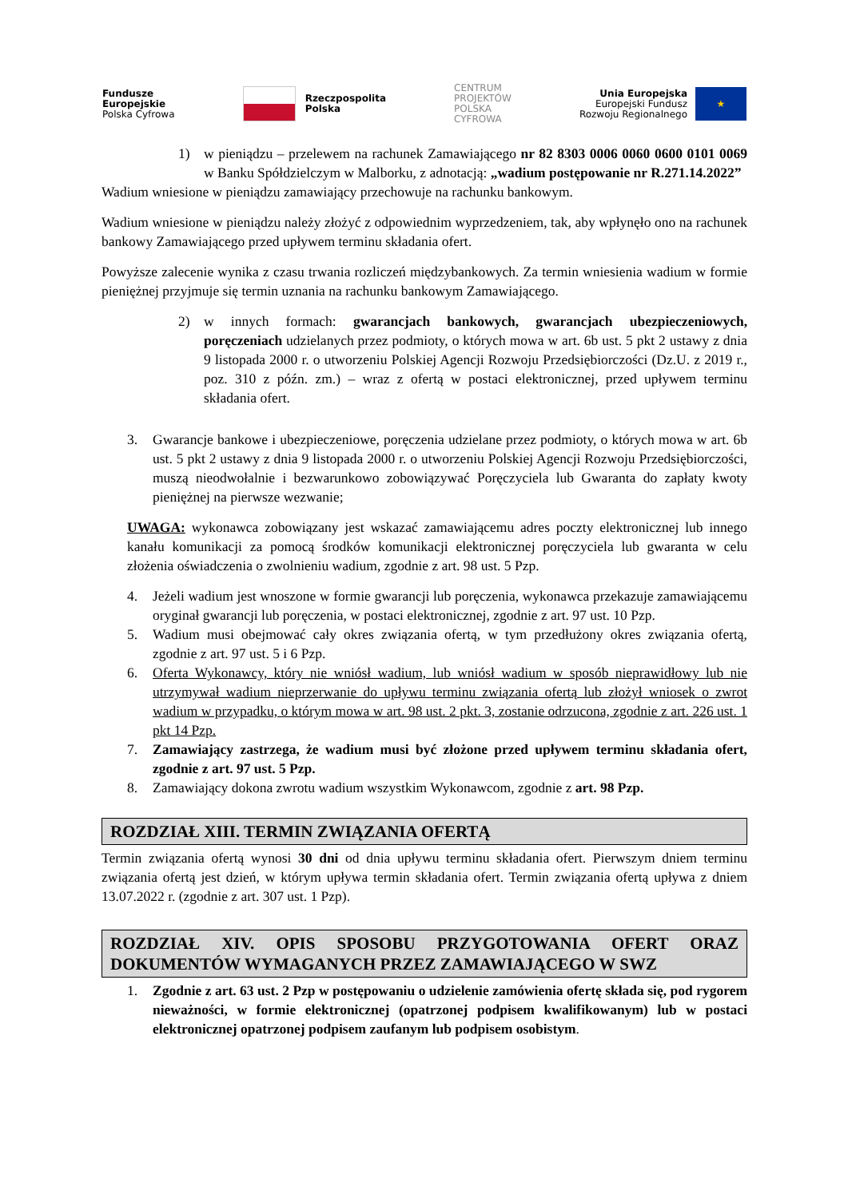Fundusze
Europejskie
Polska Cyfrowa
Rzeczpospolita
Polska
CENTRUM
PROJEKTÓW
POLSKA
CYFROWA
Unia Europejska
Europejski Fundusz
Rozwoju Regionalnego
★
1) w pieniądzu – przelewem na rachunek Zamawiającego nr 82 8303 0006 0060 0600 0101 0069 w Banku Spółdzielczym w Malborku, z adnotacją: „wadium postępowanie nr R.271.14.2022”
Wadium wniesione w pieniądzu zamawiający przechowuje na rachunku bankowym.
Wadium wniesione w pieniądzu należy złożyć z odpowiednim wyprzedzeniem, tak, aby wpłynęło ono na rachunek bankowy Zamawiającego przed upływem terminu składania ofert.
Powyższe zalecenie wynika z czasu trwania rozliczeń międzybankowych. Za termin wniesienia wadium w formie pieniężnej przyjmuje się termin uznania na rachunku bankowym Zamawiającego.
2) w innych formach: gwarancjach bankowych, gwarancjach ubezpieczeniowych, poręczeniach udzielanych przez podmioty, o których mowa w art. 6b ust. 5 pkt 2 ustawy z dnia 9 listopada 2000 r. o utworzeniu Polskiej Agencji Rozwoju Przedsiębiorczości (Dz.U. z 2019 r., poz. 310 z późn. zm.) – wraz z ofertą w postaci elektronicznej, przed upływem terminu składania ofert.
3. Gwarancje bankowe i ubezpieczeniowe, poręczenia udzielane przez podmioty, o których mowa w art. 6b ust. 5 pkt 2 ustawy z dnia 9 listopada 2000 r. o utworzeniu Polskiej Agencji Rozwoju Przedsiębiorczości, muszą nieodwołalnie i bezwarunkowo zobowiązywać Poręczyciela lub Gwaranta do zapłaty kwoty pieniężnej na pierwsze wezwanie;
UWAGA: wykonawca zobowiązany jest wskazać zamawiającemu adres poczty elektronicznej lub innego kanału komunikacji za pomocą środków komunikacji elektronicznej poręczyciela lub gwaranta w celu złożenia oświadczenia o zwolnieniu wadium, zgodnie z art. 98 ust. 5 Pzp.
4. Jeżeli wadium jest wnoszone w formie gwarancji lub poręczenia, wykonawca przekazuje zamawiającemu oryginał gwarancji lub poręczenia, w postaci elektronicznej, zgodnie z art. 97 ust. 10 Pzp.
5. Wadium musi obejmować cały okres związania ofertą, w tym przedłużony okres związania ofertą, zgodnie z art. 97 ust. 5 i 6 Pzp.
6. Oferta Wykonawcy, który nie wniósł wadium, lub wniósł wadium w sposób nieprawidłowy lub nie utrzymywał wadium nieprzerwanie do upływu terminu związania ofertą lub złożył wniosek o zwrot wadium w przypadku, o którym mowa w art. 98 ust. 2 pkt. 3, zostanie odrzucona, zgodnie z art. 226 ust. 1 pkt 14 Pzp.
7. Zamawiający zastrzega, że wadium musi być złożone przed upływem terminu składania ofert, zgodnie z art. 97 ust. 5 Pzp.
8. Zamawiający dokona zwrotu wadium wszystkim Wykonawcom, zgodnie z art. 98 Pzp.
ROZDZIAŁ XIII. TERMIN ZWIĄZANIA OFERTĄ
Termin związania ofertą wynosi 30 dni od dnia upływu terminu składania ofert. Pierwszym dniem terminu związania ofertą jest dzień, w którym upływa termin składania ofert. Termin związania ofertą upływa z dniem 13.07.2022 r. (zgodnie z art. 307 ust. 1 Pzp).
ROZDZIAŁ XIV. OPIS SPOSOBU PRZYGOTOWANIA OFERT ORAZ DOKUMENTÓW WYMAGANYCH PRZEZ ZAMAWIAJĄCEGO W SWZ
1. Zgodnie z art. 63 ust. 2 Pzp w postępowaniu o udzielenie zamówienia ofertę składa się, pod rygorem nieważności, w formie elektronicznej (opatrzonej podpisem kwalifikowanym) lub w postaci elektronicznej opatrzonej podpisem zaufanym lub podpisem osobistym.